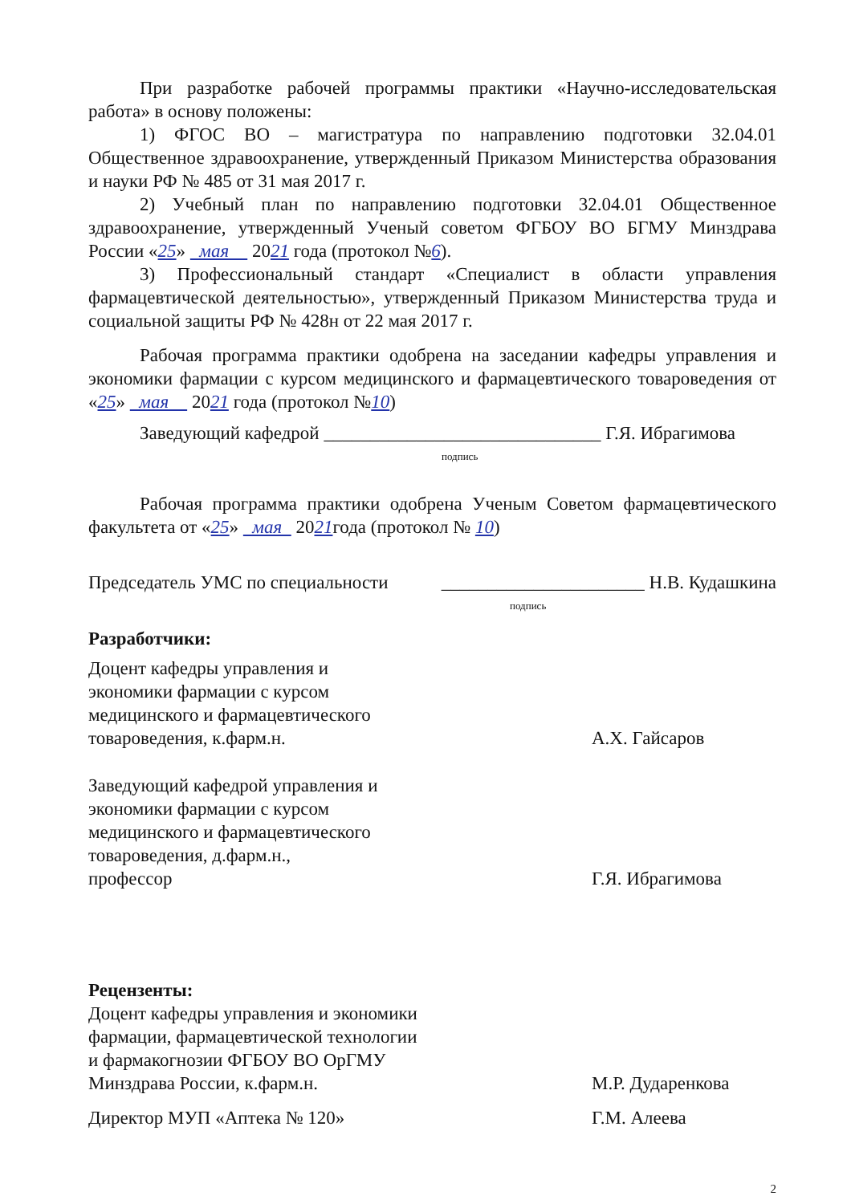При разработке рабочей программы практики «Научно-исследовательская работа» в основу положены:
1) ФГОС ВО – магистратура по направлению подготовки 32.04.01 Общественное здравоохранение, утвержденный Приказом Министерства образования и науки РФ № 485 от 31 мая 2017 г.
2) Учебный план по направлению подготовки 32.04.01 Общественное здравоохранение, утвержденный Ученый советом ФГБОУ ВО БГМУ Минздрава России «25» мая 2021 года (протокол №6).
3) Профессиональный стандарт «Специалист в области управления фармацевтической деятельностью», утвержденный Приказом Министерства труда и социальной защиты РФ № 428н от 22 мая 2017 г.
Рабочая программа практики одобрена на заседании кафедры управления и экономики фармации с курсом медицинского и фармацевтического товароведения от «25» мая 2021 года (протокол №10)
Заведующий кафедрой ______________________________ Г.Я. Ибрагимова
подпись
Рабочая программа практики одобрена Ученым Советом фармацевтического факультета от «25» мая 2021года (протокол № 10)
Председатель УМС по специальности ______________________ Н.В. Кудашкина
подпись
Разработчики:
Доцент кафедры управления и
экономики фармации с курсом
медицинского и фармацевтического
товароведения, к.фарм.н. А.Х. Гайсаров
Заведующий кафедрой управления и
экономики фармации с курсом
медицинского и фармацевтического
товароведения, д.фарм.н.,
профессор Г.Я. Ибрагимова
Рецензенты:
Доцент кафедры управления и экономики
фармации, фармацевтической технологии
и фармакогнозии ФГБОУ ВО ОрГМУ
Минздрава России, к.фарм.н. М.Р. Дударенкова
Директор МУП «Аптека № 120» Г.М. Алеева
2